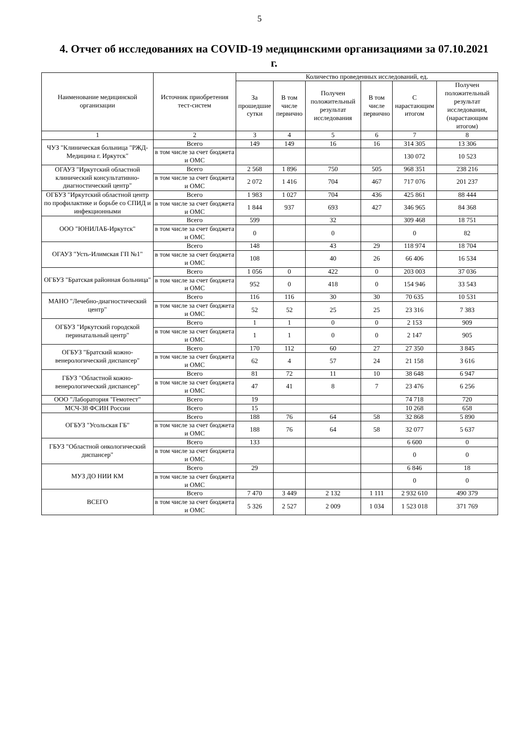5
4. Отчет об исследованиях на COVID-19 медицинскими организациями за 07.10.2021 г.
| Наименование медицинской организации | Источник приобретения тест-систем | Количество проведенных исследований, ед. | | | | | |
| --- | --- | --- | --- | --- | --- | --- | --- |
| | | За прошедшие сутки | В том числе первично | Получен положительный результат исследования | В том числе первично | С нарастающим итогом | Получен положительный результат исследования, (нарастающим итогом) |
| 1 | 2 | 3 | 4 | 5 | 6 | 7 | 8 |
| ЧУЗ "Клиническая больница "РЖД-Медицина г. Иркутск" | Всего | 149 | 149 | 16 | 16 | 314 305 | 13 306 |
| | в том числе за счет бюджета и ОМС | | | | | 130 072 | 10 523 |
| ОГАУЗ "Иркутский областной клинический консультативно-диагностический центр" | Всего | 2 568 | 1 896 | 750 | 505 | 968 351 | 238 216 |
| | в том числе за счет бюджета и ОМС | 2 072 | 1 416 | 704 | 467 | 717 076 | 201 237 |
| ОГБУЗ "Иркутский областной центр по профилактике и борьбе со СПИД и инфекционными | Всего | 1 983 | 1 027 | 704 | 436 | 425 861 | 88 444 |
| | в том числе за счет бюджета и ОМС | 1 844 | 937 | 693 | 427 | 346 965 | 84 368 |
| ООО "ЮНИЛАБ-Иркутск" | Всего | 599 | | 32 | | 309 468 | 18 751 |
| | в том числе за счет бюджета и ОМС | 0 | | 0 | | 0 | 82 |
| ОГАУЗ "Усть-Илимская ГП №1" | Всего | 148 | | 43 | 29 | 118 974 | 18 704 |
| | в том числе за счет бюджета и ОМС | 108 | | 40 | 26 | 66 406 | 16 534 |
| ОГБУЗ "Братская районная больница" | Всего | 1 056 | 0 | 422 | 0 | 203 003 | 37 036 |
| | в том числе за счет бюджета и ОМС | 952 | 0 | 418 | 0 | 154 946 | 33 543 |
| МАНО "Лечебно-диагностический центр" | Всего | 116 | 116 | 30 | 30 | 70 635 | 10 531 |
| | в том числе за счет бюджета и ОМС | 52 | 52 | 25 | 25 | 23 316 | 7 383 |
| ОГБУЗ "Иркутский городской перинатальный центр" | Всего | 1 | 1 | 0 | 0 | 2 153 | 909 |
| | в том числе за счет бюджета и ОМС | 1 | 1 | 0 | 0 | 2 147 | 905 |
| ОГБУЗ "Братский кожно-венерологический диспансер" | Всего | 170 | 112 | 60 | 27 | 27 350 | 3 845 |
| | в том числе за счет бюджета и ОМС | 62 | 4 | 57 | 24 | 21 158 | 3 616 |
| ГБУЗ "Областной кожно-венерологический диспансер" | Всего | 81 | 72 | 11 | 10 | 38 648 | 6 947 |
| | в том числе за счет бюджета и ОМС | 47 | 41 | 8 | 7 | 23 476 | 6 256 |
| ООО "Лаборатория "Гемотест" | Всего | 19 | | | | 74 718 | 720 |
| МСЧ-38 ФСИН России | Всего | 15 | | | | 10 268 | 658 |
| ОГБУЗ "Усольская ГБ" | Всего | 188 | 76 | 64 | 58 | 32 868 | 5 890 |
| | в том числе за счет бюджета и ОМС | 188 | 76 | 64 | 58 | 32 077 | 5 637 |
| ГБУЗ "Областной онкологический диспансер" | Всего | 133 | | | | 6 600 | 0 |
| | в том числе за счет бюджета и ОМС | | | | | 0 | 0 |
| МУЗ ДО НИИ КМ | Всего | 29 | | | | 6 846 | 18 |
| | в том числе за счет бюджета и ОМС | | | | | 0 | 0 |
| ВСЕГО | Всего | 7 470 | 3 449 | 2 132 | 1 111 | 2 932 610 | 490 379 |
| | в том числе за счет бюджета и ОМС | 5 326 | 2 527 | 2 009 | 1 034 | 1 523 018 | 371 769 |